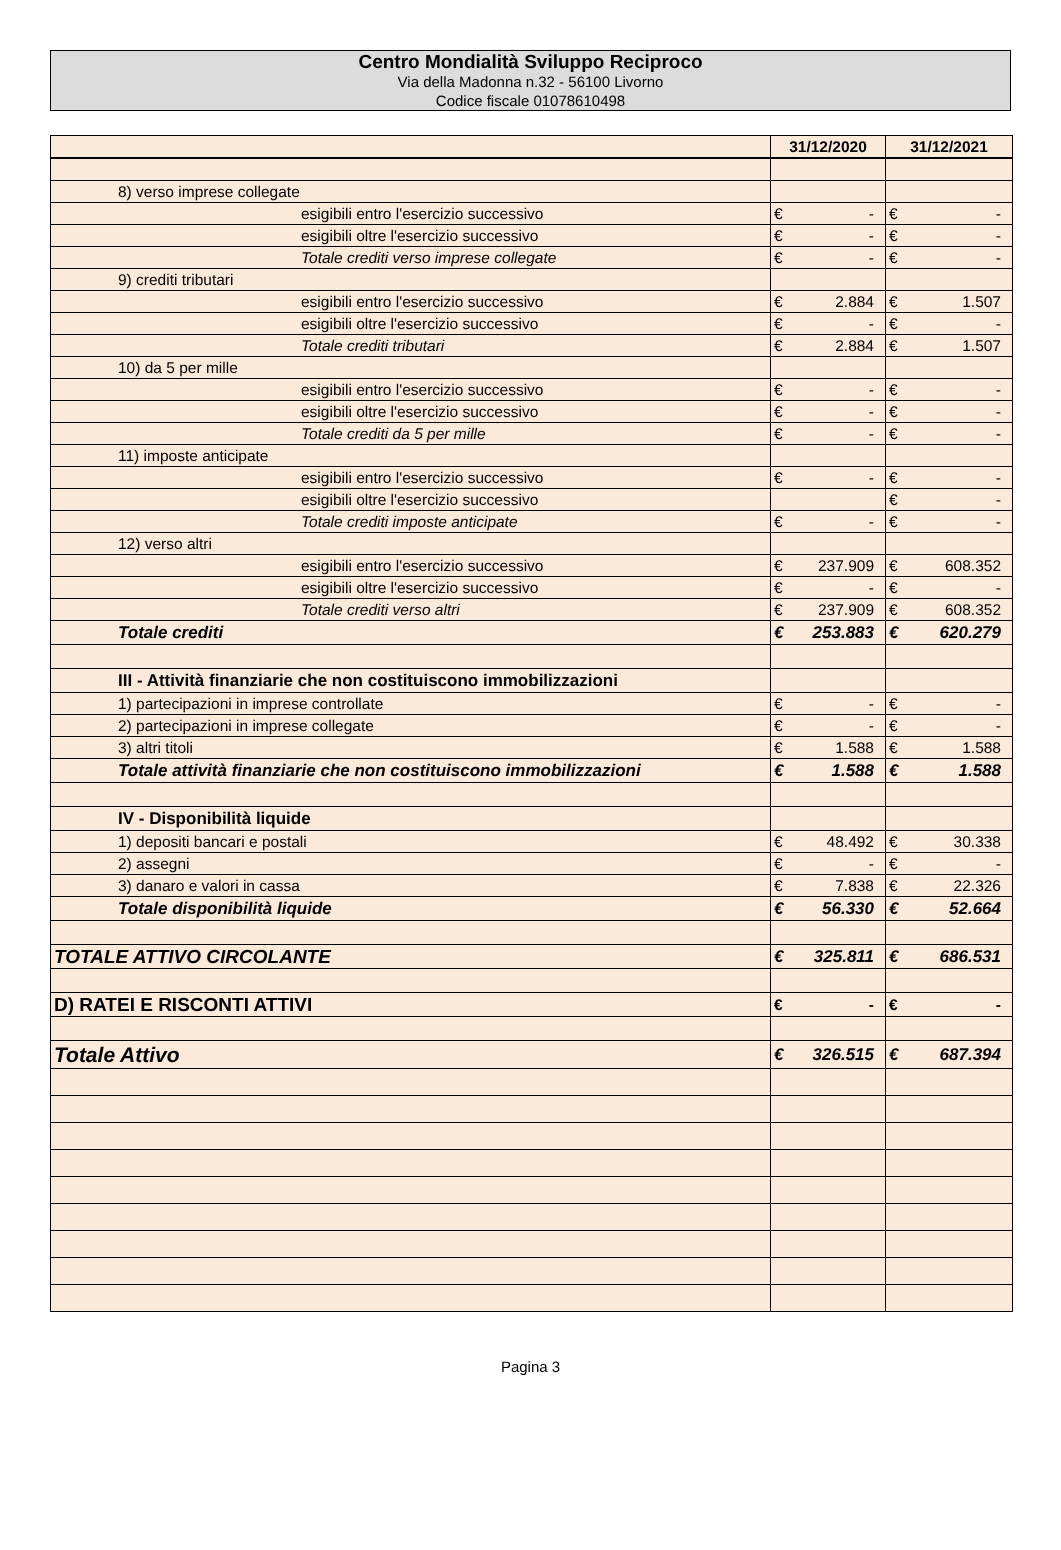Centro Mondialità Sviluppo Reciproco
Via della Madonna n.32 - 56100 Livorno
Codice fiscale 01078610498
| | 31/12/2020 | 31/12/2021 |
| --- | --- | --- |
| 8) verso imprese collegate | | |
| esigibili entro l'esercizio successivo | € - | € - |
| esigibili oltre l'esercizio successivo | € - | € - |
| Totale crediti verso imprese collegate | € - | € - |
| 9) crediti tributari | | |
| esigibili entro l'esercizio successivo | € 2.884 | € 1.507 |
| esigibili oltre l'esercizio successivo | € - | € - |
| Totale crediti tributari | € 2.884 | € 1.507 |
| 10) da 5 per mille | | |
| esigibili entro l'esercizio successivo | € - | € - |
| esigibili oltre l'esercizio successivo | € - | € - |
| Totale crediti da 5 per mille | € - | € - |
| 11) imposte anticipate | | |
| esigibili entro l'esercizio successivo | € - | € - |
| esigibili oltre l'esercizio successivo | | € - |
| Totale crediti imposte anticipate | € - | € - |
| 12) verso altri | | |
| esigibili entro l'esercizio successivo | € 237.909 | € 608.352 |
| esigibili oltre l'esercizio successivo | € - | € - |
| Totale crediti verso altri | € 237.909 | € 608.352 |
| Totale crediti | € 253.883 | € 620.279 |
| III - Attività finanziarie che non costituiscono immobilizzazioni | | |
| 1) partecipazioni in imprese controllate | € - | € - |
| 2) partecipazioni in imprese collegate | € - | € - |
| 3) altri titoli | € 1.588 | € 1.588 |
| Totale attività finanziarie che non costituiscono immobilizzazioni | € 1.588 | € 1.588 |
| IV - Disponibilità liquide | | |
| 1) depositi bancari e postali | € 48.492 | € 30.338 |
| 2) assegni | € - | € - |
| 3) danaro e valori in cassa | € 7.838 | € 22.326 |
| Totale disponibilità liquide | € 56.330 | € 52.664 |
| TOTALE ATTIVO CIRCOLANTE | € 325.811 | € 686.531 |
| D) RATEI E RISCONTI ATTIVI | € - | € - |
| Totale Attivo | € 326.515 | € 687.394 |
Pagina 3